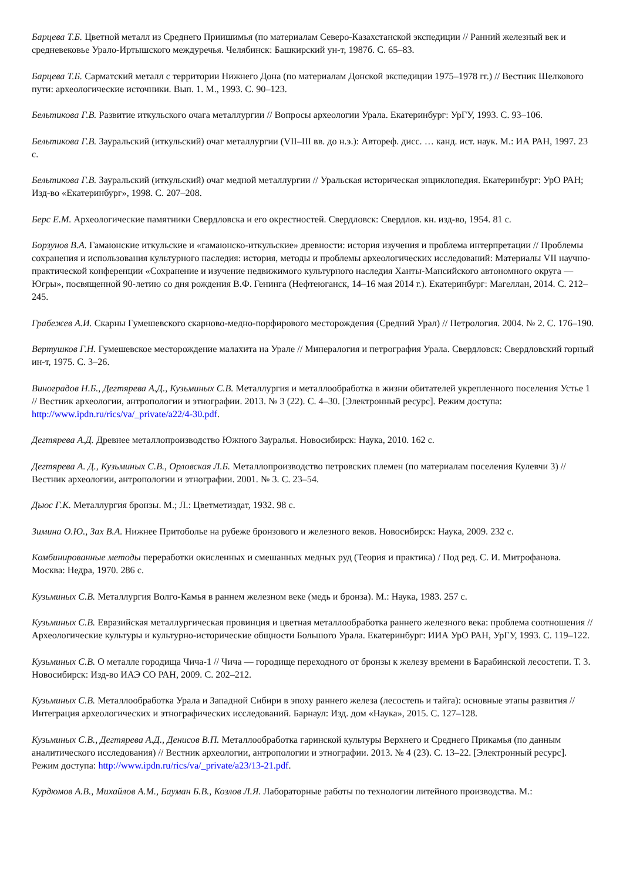Барцева Т.Б. Цветной металл из Среднего Приишимья (по материалам Северо-Казахстанской экспедиции // Ранний железный век и средневековье Урало-Иртышского междуречья. Челябинск: Башкирский ун-т, 1987б. С. 65–83.
Барцева Т.Б. Сарматский металл с территории Нижнего Дона (по материалам Донской экспедиции 1975–1978 гг.) // Вестник Шелкового пути: археологические источники. Вып. 1. М., 1993. С. 90–123.
Бельтикова Г.В. Развитие иткульского очага металлургии // Вопросы археологии Урала. Екатеринбург: УрГУ, 1993. С. 93–106.
Бельтикова Г.В. Зауральский (иткульский) очаг металлургии (VII–III вв. до н.э.): Автореф. дисс. … канд. ист. наук. М.: ИА РАН, 1997. 23 с.
Бельтикова Г.В. Зауральский (иткульский) очаг медной металлургии // Уральская историческая энциклопедия. Екатеринбург: УрО РАН; Изд-во «Екатеринбург», 1998. С. 207–208.
Берс Е.М. Археологические памятники Свердловска и его окрестностей. Свердловск: Свердлов. кн. изд-во, 1954. 81 с.
Борзунов В.А. Гамаюнские иткульские и «гамаюнско-иткульские» древности: история изучения и проблема интерпретации // Проблемы сохранения и использования культурного наследия: история, методы и проблемы археологических исследований: Материалы VII научно-практической конференции «Сохранение и изучение недвижимого культурного наследия Ханты-Мансийского автономного округа — Югры», посвященной 90-летию со дня рождения В.Ф. Генинга (Нефтеюганск, 14–16 мая 2014 г.). Екатеринбург: Магеллан, 2014. С. 212–245.
Грабежев А.И. Скарны Гумешевского скарново-медно-порфирового месторождения (Средний Урал) // Петрология. 2004. № 2. С. 176–190.
Вертушков Г.Н. Гумешевское месторождение малахита на Урале // Минералогия и петрография Урала. Свердловск: Свердловский горный ин-т, 1975. С. 3–26.
Виноградов Н.Б., Дегтярева А.Д., Кузьминых С.В. Металлургия и металлообработка в жизни обитателей укрепленного поселения Устье 1 // Вестник археологии, антропологии и этнографии. 2013. № 3 (22). С. 4–30. [Электронный ресурс]. Режим доступа: http://www.ipdn.ru/rics/va/_private/a22/4-30.pdf.
Дегтярева А.Д. Древнее металлопроизводство Южного Зауралья. Новосибирск: Наука, 2010. 162 с.
Дегтярева А. Д., Кузьминых С.В., Орловская Л.Б. Металлопроизводство петровских племен (по материалам поселения Кулевчи 3) // Вестник археологии, антропологии и этнографии. 2001. № 3. С. 23–54.
Дьюс Г.К. Металлургия бронзы. М.; Л.: Цветметиздат, 1932. 98 с.
Зимина О.Ю., Зах В.А. Нижнее Притоболье на рубеже бронзового и железного веков. Новосибирск: Наука, 2009. 232 с.
Комбинированные методы переработки окисленных и смешанных медных руд (Теория и практика) / Под ред. С. И. Митрофанова. Москва: Недра, 1970. 286 с.
Кузьминых С.В. Металлургия Волго-Камья в раннем железном веке (медь и бронза). М.: Наука, 1983. 257 с.
Кузьминых С.В. Евразийская металлургическая провинция и цветная металлообработка раннего железного века: проблема соотношения // Археологические культуры и культурно-исторические общности Большого Урала. Екатеринбург: ИИА УрО РАН, УрГУ, 1993. С. 119–122.
Кузьминых С.В. О металле городища Чича-1 // Чича — городище переходного от бронзы к железу времени в Барабинской лесостепи. Т. 3. Новосибирск: Изд-во ИАЭ СО РАН, 2009. С. 202–212.
Кузьминых С.В. Металлообработка Урала и Западной Сибири в эпоху раннего железа (лесостепь и тайга): основные этапы развития // Интеграция археологических и этнографических исследований. Барнаул: Изд. дом «Наука», 2015. С. 127–128.
Кузьминых С.В., Дегтярева А.Д., Денисов В.П. Металлообработка гаринской культуры Верхнего и Среднего Прикамья (по данным аналитического исследования) // Вестник археологии, антропологии и этнографии. 2013. № 4 (23). С. 13–22. [Электронный ресурс]. Режим доступа: http://www.ipdn.ru/rics/va/_private/a23/13-21.pdf.
Курдюмов А.В., Михайлов А.М., Бауман Б.В., Козлов Л.Я. Лабораторные работы по технологии литейного производства. М.: